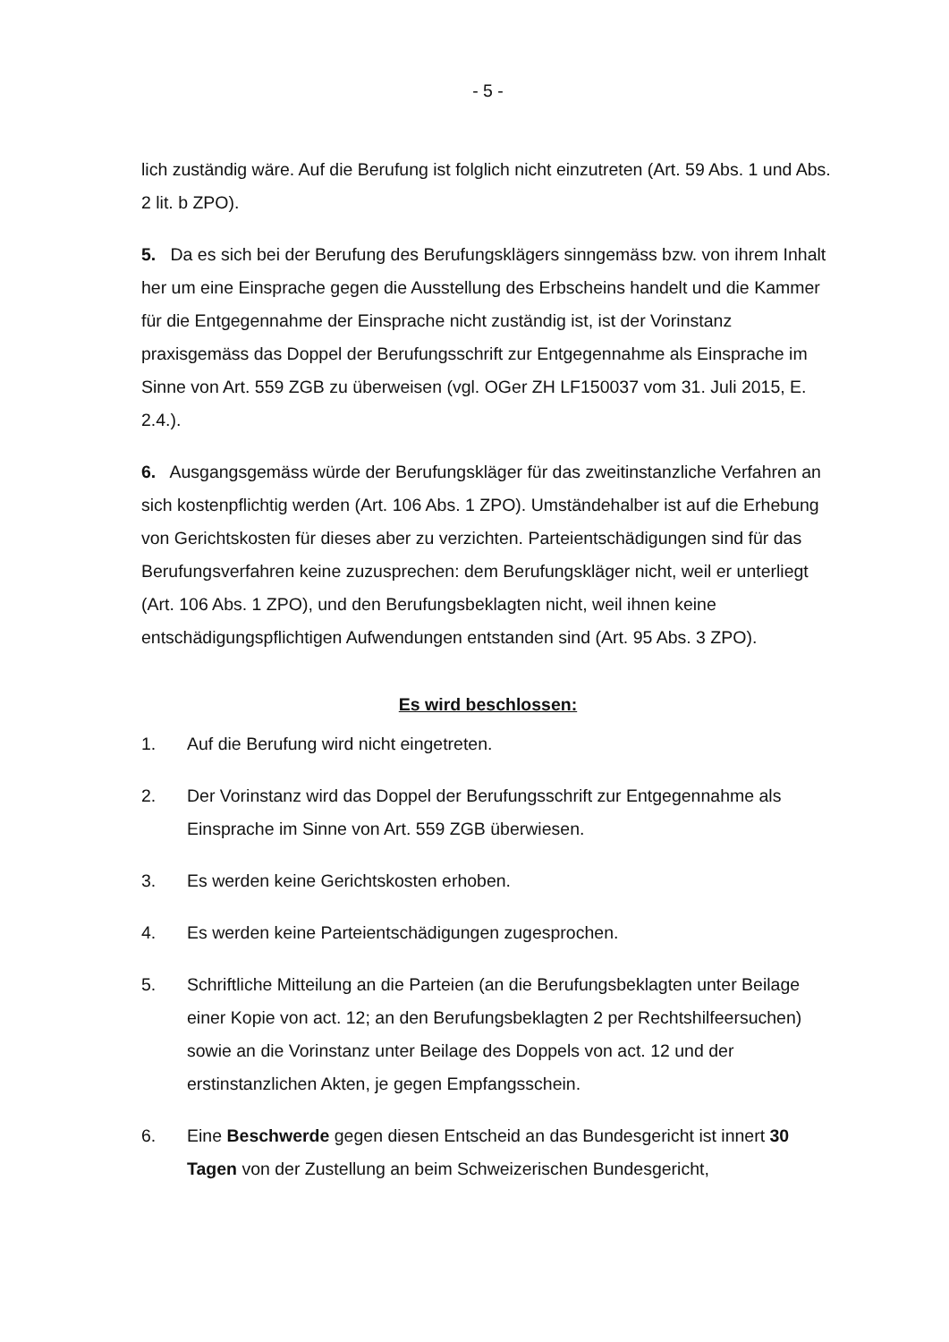- 5 -
lich zuständig wäre. Auf die Berufung ist folglich nicht einzutreten (Art. 59 Abs. 1 und Abs. 2 lit. b ZPO).
5. Da es sich bei der Berufung des Berufungsklägers sinngemäss bzw. von ihrem Inhalt her um eine Einsprache gegen die Ausstellung des Erbscheins handelt und die Kammer für die Entgegennahme der Einsprache nicht zuständig ist, ist der Vorinstanz praxisgemäss das Doppel der Berufungsschrift zur Entgegennahme als Einsprache im Sinne von Art. 559 ZGB zu überweisen (vgl. OGer ZH LF150037 vom 31. Juli 2015, E. 2.4.).
6. Ausgangsgemäss würde der Berufungskläger für das zweitinstanzliche Verfahren an sich kostenpflichtig werden (Art. 106 Abs. 1 ZPO). Umständehalber ist auf die Erhebung von Gerichtskosten für dieses aber zu verzichten. Parteientschädigungen sind für das Berufungsverfahren keine zuzusprechen: dem Berufungskläger nicht, weil er unterliegt (Art. 106 Abs. 1 ZPO), und den Berufungsbeklagten nicht, weil ihnen keine entschädigungspflichtigen Aufwendungen entstanden sind (Art. 95 Abs. 3 ZPO).
Es wird beschlossen:
1. Auf die Berufung wird nicht eingetreten.
2. Der Vorinstanz wird das Doppel der Berufungsschrift zur Entgegennahme als Einsprache im Sinne von Art. 559 ZGB überwiesen.
3. Es werden keine Gerichtskosten erhoben.
4. Es werden keine Parteientschädigungen zugesprochen.
5. Schriftliche Mitteilung an die Parteien (an die Berufungsbeklagten unter Beilage einer Kopie von act. 12; an den Berufungsbeklagten 2 per Rechtshilfeersuchen) sowie an die Vorinstanz unter Beilage des Doppels von act. 12 und der erstinstanzlichen Akten, je gegen Empfangsschein.
6. Eine Beschwerde gegen diesen Entscheid an das Bundesgericht ist innert 30 Tagen von der Zustellung an beim Schweizerischen Bundesgericht,